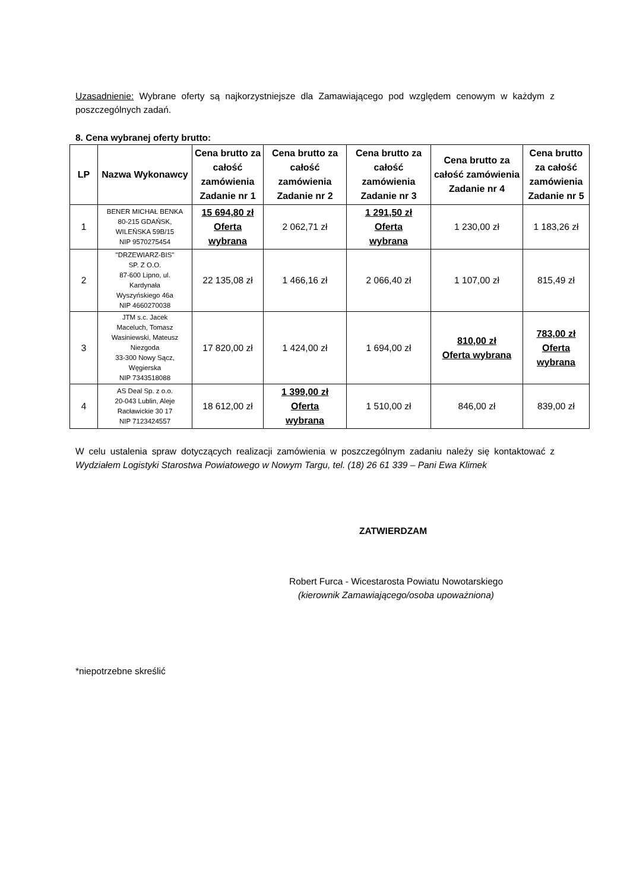Uzasadnienie: Wybrane oferty są najkorzystniejsze dla Zamawiającego pod względem cenowym w każdym z poszczególnych zadań.
8. Cena wybranej oferty brutto:
| LP | Nazwa Wykonawcy | Cena brutto za całość zamówienia Zadanie nr 1 | Cena brutto za całość zamówienia Zadanie nr 2 | Cena brutto za całość zamówienia Zadanie nr 3 | Cena brutto za całość zamówienia Zadanie nr 4 | Cena brutto za całość zamówienia Zadanie nr 5 |
| --- | --- | --- | --- | --- | --- | --- |
| 1 | BENER MICHAŁ BENKA 80-215 GDAŃSK, WILEŃSKA 59B/15 NIP 9570275454 | 15 694,80 zł Oferta wybrana | 2 062,71 zł | 1 291,50 zł Oferta wybrana | 1 230,00 zł | 1 183,26 zł |
| 2 | "DRZEWIARZ-BIS" SP. Z O.O. 87-600 Lipno, ul. Kardynała Wyszyńskiego 46a NIP 4660270038 | 22 135,08 zł | 1 466,16 zł | 2 066,40 zł | 1 107,00 zł | 815,49 zł |
| 3 | JTM s.c. Jacek Maceluch, Tomasz Wasiniewski, Mateusz Niezgoda 33-300 Nowy Sącz, Węgierska NIP 7343518088 | 17 820,00 zł | 1 424,00 zł | 1 694,00 zł | 810,00 zł Oferta wybrana | 783,00 zł Oferta wybrana |
| 4 | AS Deal Sp. z o.o. 20-043 Lublin, Aleje Racławickie 30 17 NIP 7123424557 | 18 612,00 zł | 1 399,00 zł Oferta wybrana | 1 510,00 zł | 846,00 zł | 839,00 zł |
W celu ustalenia spraw dotyczących realizacji zamówienia w poszczególnym zadaniu należy się kontaktować z Wydziałem Logistyki Starostwa Powiatowego w Nowym Targu, tel. (18) 26 61 339 – Pani Ewa Klimek
ZATWIERDZAM
Robert Furca - Wicestarosta Powiatu Nowotarskiego
(kierownik Zamawiającego/osoba upoważniona)
*niepotrzebne skreślić